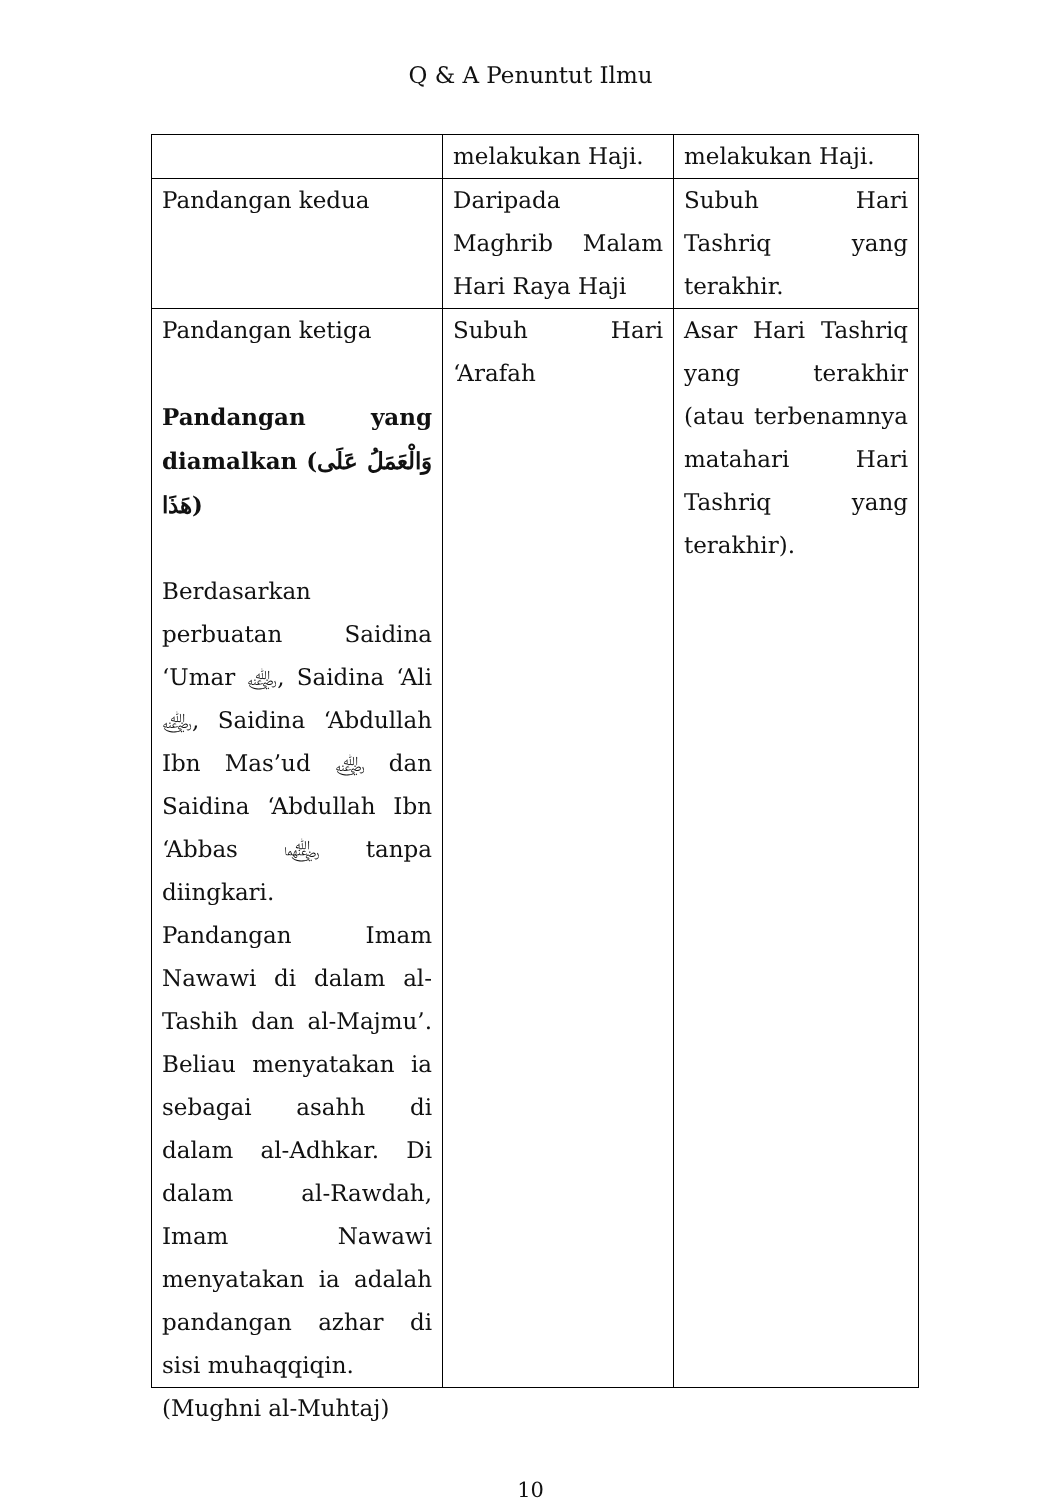Q & A Penuntut Ilmu
| | melakukan Haji. | melakukan Haji. |
| Pandangan kedua | Daripada Maghrib Malam Hari Raya Haji | Subuh Hari Tashriq yang terakhir. |
| Pandangan ketiga Pandangan yang diamalkan (وَالْعَمَلُ عَلَى هَذَا) Berdasarkan perbuatan Saidina ‘Umar ﵁, Saidina ‘Ali ﵁, Saidina ‘Abdullah Ibn Mas’ud ﵁ dan Saidina ‘Abdullah Ibn ‘Abbas ﵄ tanpa diingkari. Pandangan Imam Nawawi di dalam al-Tashih dan al-Majmu’. Beliau menyatakan ia sebagai asahh di dalam al-Adhkar. Di dalam al-Rawdah, Imam Nawawi menyatakan ia adalah pandangan azhar di sisi muhaqqiqin. | Subuh Hari ‘Arafah | Asar Hari Tashriq yang terakhir (atau terbenamnya matahari Hari Tashriq yang terakhir). |
(Mughni al-Muhtaj)
10